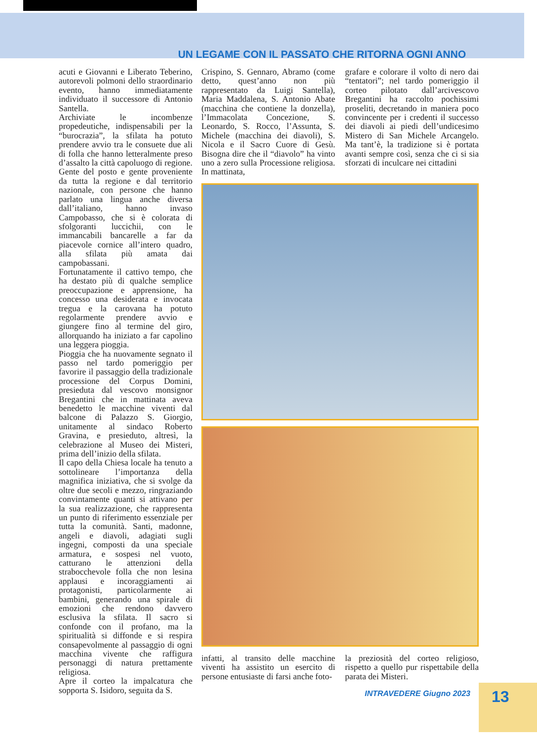UN LEGAME CON IL PASSATO CHE RITORNA OGNI ANNO
acuti e Giovanni e Liberato Teberino, autorevoli polmoni dello straordinario evento, hanno immediatamente individuato il successore di Antonio Santella.
Archiviate le incombenze propedeutiche, indispensabili per la “burocrazia”, la sfilata ha potuto prendere avvio tra le consuete due ali di folla che hanno letteralmente preso d’assalto la città capoluogo di regione. Gente del posto e gente proveniente da tutta la regione e dal territorio nazionale, con persone che hanno parlato una lingua anche diversa dall’italiano, hanno invaso Campobasso, che si è colorata di sfolgoranti luccichii, con le immancabili bancarelle a far da piacevole cornice all’intero quadro, alla sfilata più amata dai campobassani.
Fortunatamente il cattivo tempo, che ha destato più di qualche semplice preoccupazione e apprensione, ha concesso una desiderata e invocata tregua e la carovana ha potuto regolarmente prendere avvio e giungere fino al termine del giro, allorquando ha iniziato a far capolino una leggera pioggia.
Pioggia che ha nuovamente segnato il passo nel tardo pomeriggio per favorire il passaggio della tradizionale processione del Corpus Domini, presieduta dal vescovo monsignor Bregantini che in mattinata aveva benedetto le macchine viventi dal balcone di Palazzo S. Giorgio, unitamente al sindaco Roberto Gravina, e presieduto, altresì, la celebrazione al Museo dei Misteri, prima dell’inizio della sfilata.
Il capo della Chiesa locale ha tenuto a sottolineare l’importanza della magnifica iniziativa, che si svolge da oltre due secoli e mezzo, ringraziando convintamente quanti si attivano per la sua realizzazione, che rappresenta un punto di riferimento essenziale per tutta la comunità. Santi, madonne, angeli e diavoli, adagiati sugli ingegni, composti da una speciale armatura, e sospesi nel vuoto, catturano le attenzioni della strabocchevole folla che non lesina applausi e incoraggiamenti ai protagonisti, particolarmente ai bambini, generando una spirale di emozioni che rendono davvero esclusiva la sfilata. Il sacro si confonde con il profano, ma la spiritualità si diffonde e si respira consapevolmente al passaggio di ogni macchina vivente che raffigura personaggi di natura prettamente religiosa.
Apre il corteo la impalcatura che sopporta S. Isidoro, seguita da S.
Crispino, S. Gennaro, Abramo (come detto, quest’anno non più rappresentato da Luigi Santella), Maria Maddalena, S. Antonio Abate (macchina che contiene la donzella), l’Immacolata Concezione, S. Leonardo, S. Rocco, l’Assunta, S. Michele (macchina dei diavoli), S. Nicola e il Sacro Cuore di Gesù. Bisogna dire che il “diavolo” ha vinto uno a zero sulla Processione religiosa. In mattinata,
grafare e colorare il volto di nero dai “tentatori”; nel tardo pomeriggio il corteo pilotato dall’arcivescovo Bregantini ha raccolto pochissimi proseliti, decretando in maniera poco convincente per i credenti il successo dei diavoli ai piedi dell’undicesimo Mistero di San Michele Arcangelo. Ma tant’è, la tradizione si è portata avanti sempre così, senza che ci si sia sforzati di inculcare nei cittadini
infatti, al transito delle macchine viventi ha assistito un esercito di persone entusiaste di farsi anche foto-
la preziosità del corteo religioso, rispetto a quello pur rispettabile della parata dei Misteri.
INTRAVEDERE Giugno 2023
13